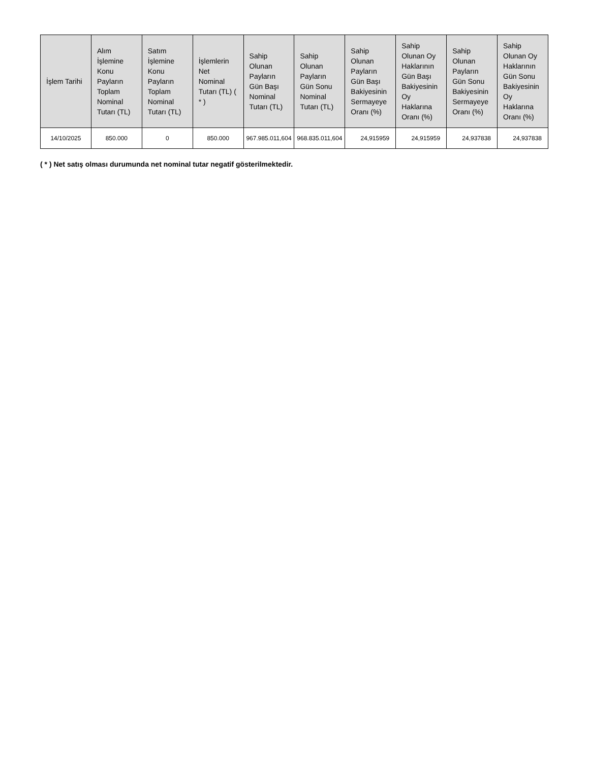| İşlem Tarihi | Alım İşlemine Konu Payların Toplam Nominal Tutarı (TL) | Satım İşlemine Konu Payların Toplam Nominal Tutarı (TL) | İşlemlerin Net Nominal Tutarı (TL) ( * ) | Sahip Olunan Payların Gün Başı Nominal Tutarı (TL) | Sahip Olunan Payların Gün Sonu Nominal Tutarı (TL) | Sahip Olunan Payların Gün Başı Bakiyesinin Sermayeye Oranı (%) | Sahip Olunan Oy Haklarının Gün Başı Bakiyesinin Oy Haklarına Oranı (%) | Sahip Olunan Payların Gün Sonu Bakiyesinin Sermayeye Oranı (%) | Sahip Olunan Oy Haklarının Gün Sonu Bakiyesinin Oy Haklarına Oranı (%) |
| --- | --- | --- | --- | --- | --- | --- | --- | --- | --- |
| 14/10/2025 | 850.000 | 0 | 850.000 | 967.985.011,604 | 968.835.011,604 | 24,915959 | 24,915959 | 24,937838 | 24,937838 |
( * ) Net satış olması durumunda net nominal tutar negatif gösterilmektedir.